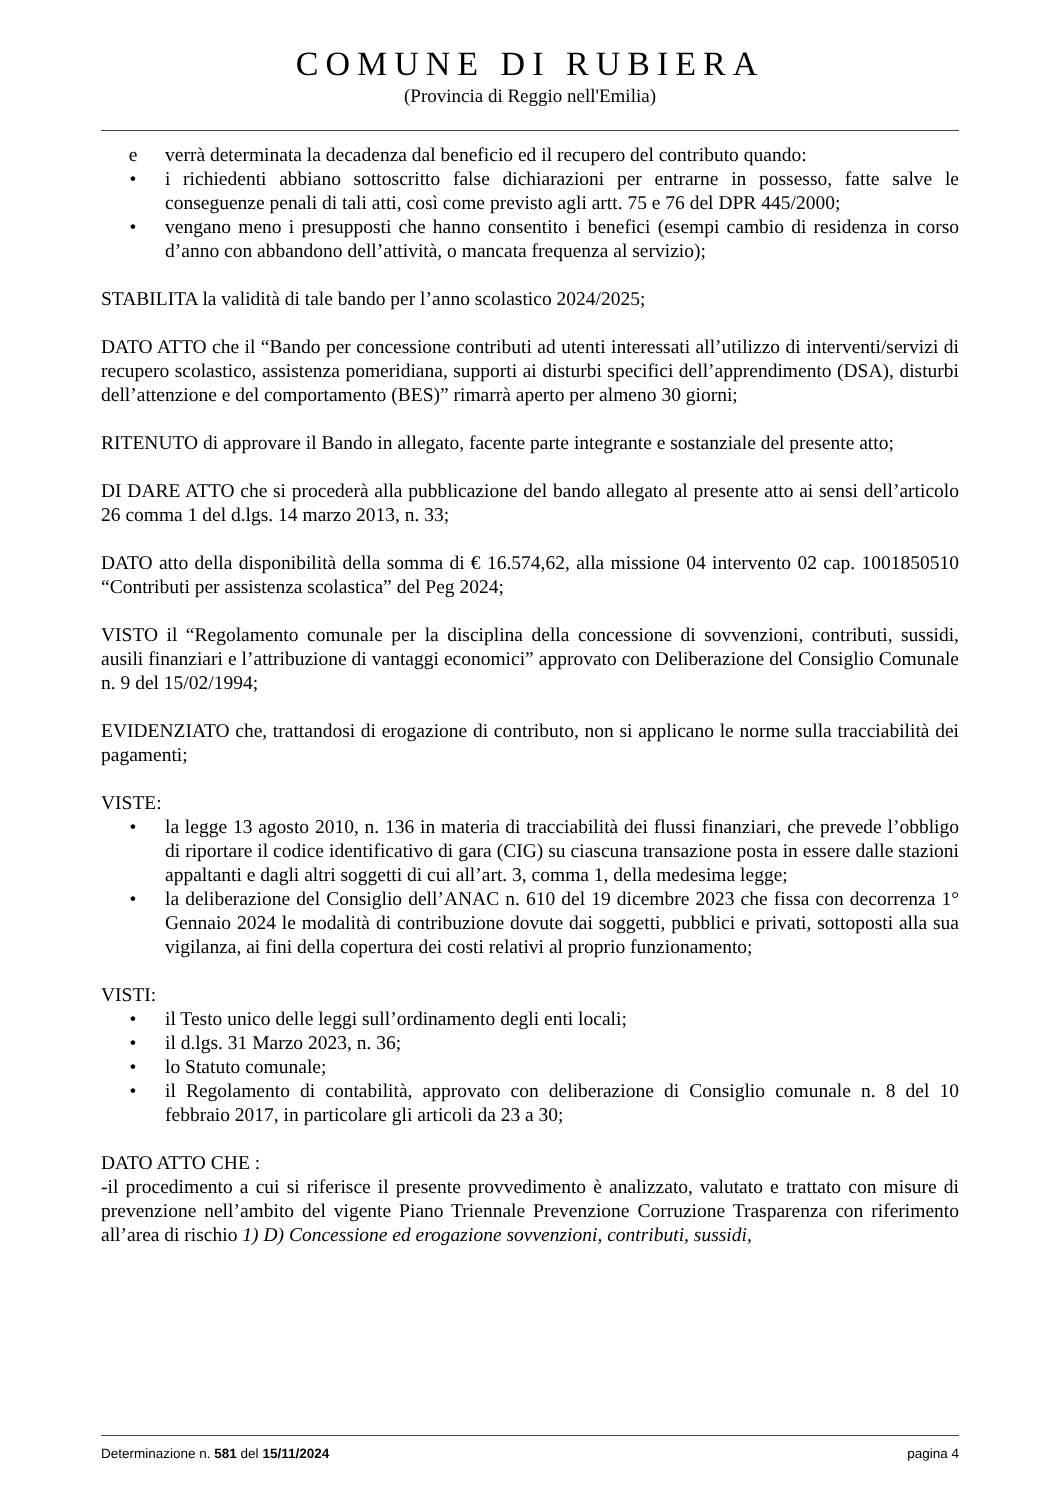COMUNE DI RUBIERA
(Provincia di Reggio nell'Emilia)
e verrà determinata la decadenza dal beneficio ed il recupero del contributo quando:
• i richiedenti abbiano sottoscritto false dichiarazioni per entrarne in possesso, fatte salve le conseguenze penali di tali atti, così come previsto agli artt. 75 e 76 del DPR 445/2000;
• vengano meno i presupposti che hanno consentito i benefici (esempi cambio di residenza in corso d’anno con abbandono dell’attività, o mancata frequenza al servizio);
STABILITA la validità di tale bando per l’anno scolastico 2024/2025;
DATO ATTO che il “Bando per concessione contributi ad utenti interessati all’utilizzo di interventi/servizi di recupero scolastico, assistenza pomeridiana, supporti ai disturbi specifici dell’apprendimento (DSA), disturbi dell’attenzione e del comportamento (BES)” rimarrà aperto per almeno 30 giorni;
RITENUTO di approvare il Bando in allegato, facente parte integrante e sostanziale del presente atto;
DI DARE ATTO che si procederà alla pubblicazione del bando allegato al presente atto ai sensi dell’articolo 26 comma 1 del d.lgs. 14 marzo 2013, n. 33;
DATO atto della disponibilità della somma di € 16.574,62, alla missione 04 intervento 02 cap. 1001850510 “Contributi per assistenza scolastica” del Peg 2024;
VISTO il “Regolamento comunale per la disciplina della concessione di sovvenzioni, contributi, sussidi, ausili finanziari e l’attribuzione di vantaggi economici” approvato con Deliberazione del Consiglio Comunale n. 9 del 15/02/1994;
EVIDENZIATO che, trattandosi di erogazione di contributo, non si applicano le norme sulla tracciabilità dei pagamenti;
VISTE:
• la legge 13 agosto 2010, n. 136 in materia di tracciabilità dei flussi finanziari, che prevede l’obbligo di riportare il codice identificativo di gara (CIG) su ciascuna transazione posta in essere dalle stazioni appaltanti e dagli altri soggetti di cui all’art. 3, comma 1, della medesima legge;
• la deliberazione del Consiglio dell’ANAC n. 610 del 19 dicembre 2023 che fissa con decorrenza 1° Gennaio 2024 le modalità di contribuzione dovute dai soggetti, pubblici e privati, sottoposti alla sua vigilanza, ai fini della copertura dei costi relativi al proprio funzionamento;
VISTI:
• il Testo unico delle leggi sull’ordinamento degli enti locali;
• il d.lgs. 31 Marzo 2023, n. 36;
• lo Statuto comunale;
• il Regolamento di contabilità, approvato con deliberazione di Consiglio comunale n. 8 del 10 febbraio 2017, in particolare gli articoli da 23 a 30;
DATO ATTO CHE :
-il procedimento a cui si riferisce il presente provvedimento è analizzato, valutato e trattato con misure di prevenzione nell’ambito del vigente Piano Triennale Prevenzione Corruzione Trasparenza con riferimento all’area di rischio 1) D) Concessione ed erogazione sovvenzioni, contributi, sussidi,
Determinazione n. 581 del 15/11/2024 pagina 4